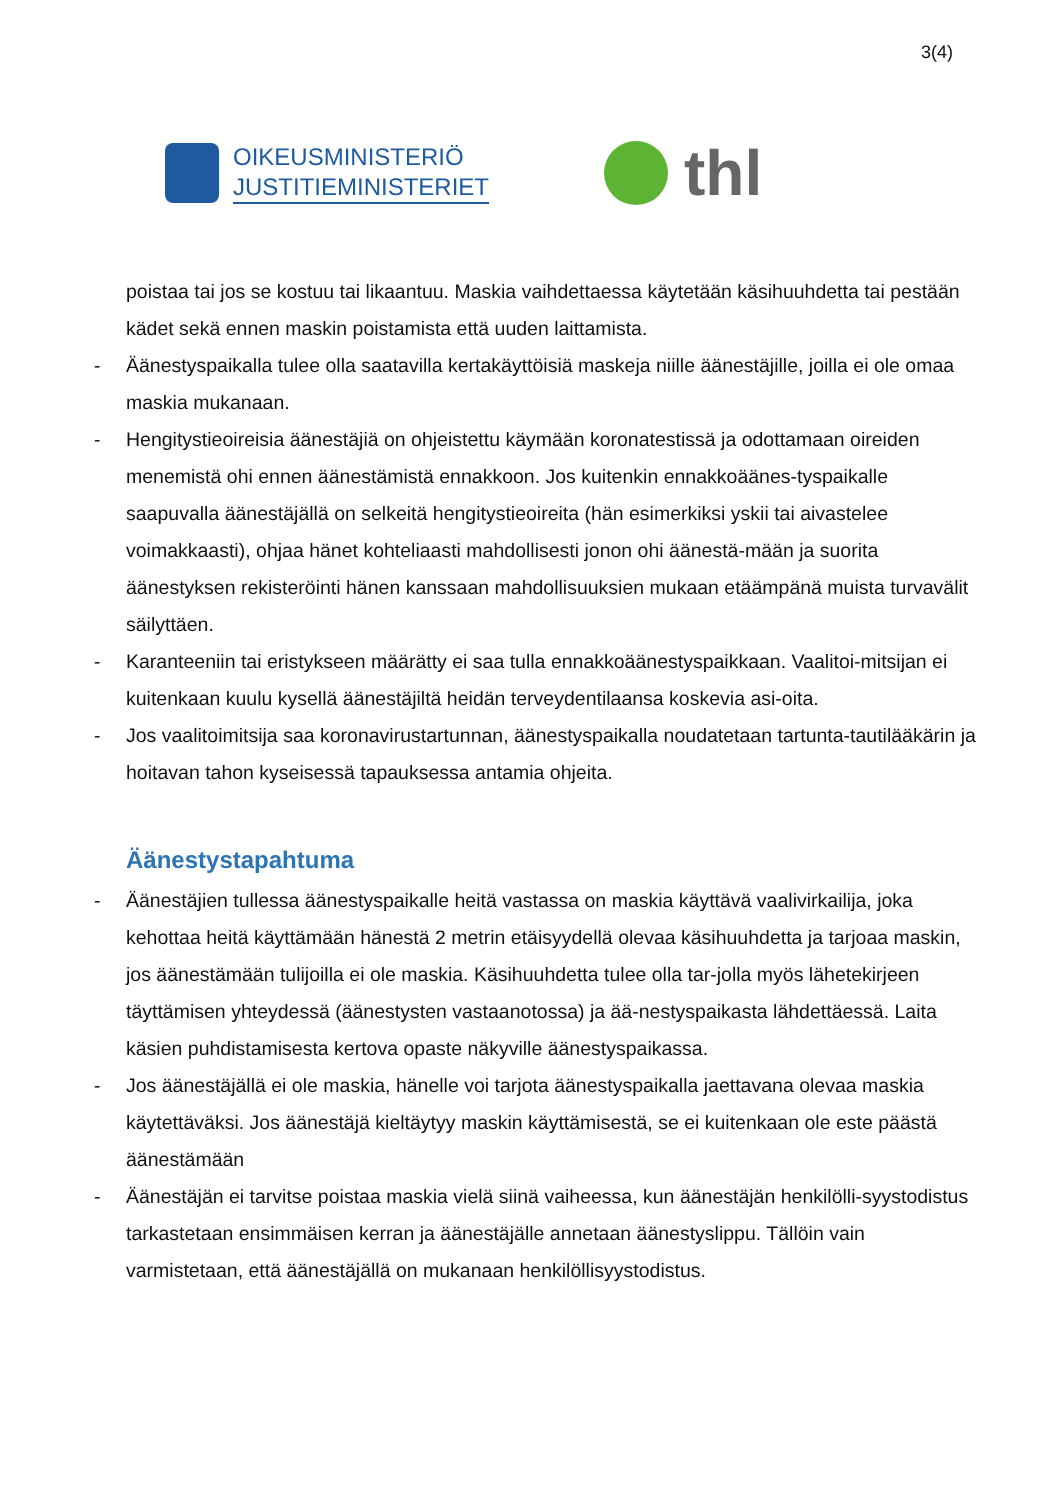3(4)
OIKEUSMINISTERIÖ
JUSTITIEMINISTERIET
thl
poistaa tai jos se kostuu tai likaantuu. Maskia vaihdettaessa käytetään käsihuuhdetta tai pestään kädet sekä ennen maskin poistamista että uuden laittamista.
- Äänestyspaikalla tulee olla saatavilla kertakäyttöisiä maskeja niille äänestäjille, joilla ei ole omaa maskia mukanaan.
- Hengitystieoireisia äänestäjiä on ohjeistettu käymään koronatestissä ja odottamaan oireiden menemistä ohi ennen äänestämistä ennakkoon. Jos kuitenkin ennakkoäänes-tyspaikalle saapuvalla äänestäjällä on selkeitä hengitystieoireita (hän esimerkiksi yskii tai aivastelee voimakkaasti), ohjaa hänet kohteliaasti mahdollisesti jonon ohi äänestä-mään ja suorita äänestyksen rekisteröinti hänen kanssaan mahdollisuuksien mukaan etäämpänä muista turvavälit säilyttäen.
- Karanteeniin tai eristykseen määrätty ei saa tulla ennakkoäänestyspaikkaan. Vaalitoi-mitsijan ei kuitenkaan kuulu kysellä äänestäjiltä heidän terveydentilaansa koskevia asi-oita.
- Jos vaalitoimitsija saa koronavirustartunnan, äänestyspaikalla noudatetaan tartunta-tautilääkärin ja hoitavan tahon kyseisessä tapauksessa antamia ohjeita.
Äänestystapahtuma
- Äänestäjien tullessa äänestyspaikalle heitä vastassa on maskia käyttävä vaalivirkailija, joka kehottaa heitä käyttämään hänestä 2 metrin etäisyydellä olevaa käsihuuhdetta ja tarjoaa maskin, jos äänestämään tulijoilla ei ole maskia. Käsihuuhdetta tulee olla tar-jolla myös lähetekirjeen täyttämisen yhteydessä (äänestysten vastaanotossa) ja ää-nestyspaikasta lähdettäessä. Laita käsien puhdistamisesta kertova opaste näkyville äänestyspaikassa.
- Jos äänestäjällä ei ole maskia, hänelle voi tarjota äänestyspaikalla jaettavana olevaa maskia käytettäväksi. Jos äänestäjä kieltäytyy maskin käyttämisestä, se ei kuitenkaan ole este päästä äänestämään
- Äänestäjän ei tarvitse poistaa maskia vielä siinä vaiheessa, kun äänestäjän henkilölli-syystodistus tarkastetaan ensimmäisen kerran ja äänestäjälle annetaan äänestyslippu. Tällöin vain varmistetaan, että äänestäjällä on mukanaan henkilöllisyystodistus.